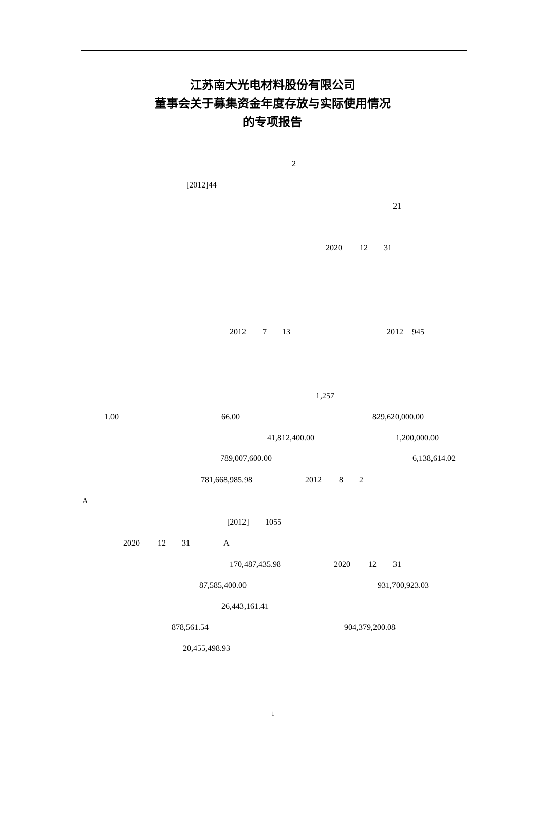江苏南大光电材料股份有限公司
董事会关于募集资金年度存放与实际使用情况
的专项报告
2
[2012]44
21
2020 12 31
2012 7 13 2012 945
1,257
1.00 66.00 829,620,000.00
41,812,400.00 1,200,000.00
789,007,600.00 6,138,614.02
781,668,985.98 2012 8 2
A
[2012] 1055
2020 12 31 A
170,487,435.98 2020 12 31
87,585,400.00 931,700,923.03
26,443,161.41
878,561.54 904,379,200.08
20,455,498.93
1